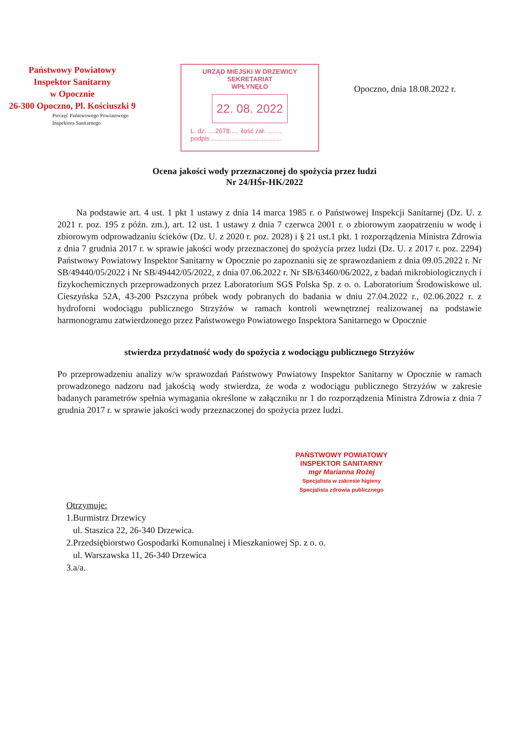Państwowy Powiatowy
Inspektor Sanitarny
w Opocznie
26-300 Opoczno, Pl. Kościuszki 9
Pieczęć Państwowego Powiatowego
Inspektora Sanitarnego
URZĄD MIEJSKI W DRZEWICY
SEKRETARIAT
WPŁYNĘŁO
22. 08. 2022
L. dz. ....2678..... ilość zał. ........
podpis .......................................
Opoczno, dnia 18.08.2022 r.
Ocena jakości wody przeznaczonej do spożycia przez ludzi
Nr 24/HŚr-HK/2022
Na podstawie art. 4 ust. 1 pkt 1 ustawy z dnia 14 marca 1985 r. o Państwowej Inspekcji Sanitarnej (Dz. U. z 2021 r. poz. 195 z późn. zm.), art. 12 ust. 1 ustawy z dnia 7 czerwca 2001 r. o zbiorowym zaopatrzeniu w wodę i zbiorowym odprowadzaniu ścieków (Dz. U. z 2020 r. poz. 2028) i § 21 ust.1 pkt. 1 rozporządzenia Ministra Zdrowia z dnia 7 grudnia 2017 r. w sprawie jakości wody przeznaczonej do spożycia przez ludzi (Dz. U. z 2017 r. poz. 2294) Państwowy Powiatowy Inspektor Sanitarny w Opocznie po zapoznaniu się ze sprawozdaniem z dnia 09.05.2022 r. Nr SB/49440/05/2022 i Nr SB/49442/05/2022, z dnia 07.06.2022 r. Nr SB/63460/06/2022, z badań mikrobiologicznych i fizykochemicznych przeprowadzonych przez Laboratorium SGS Polska Sp. z o. o. Laboratorium Środowiskowe ul. Cieszyńska 52A, 43-200 Pszczyna próbek wody pobranych do badania w dniu 27.04.2022 r., 02.06.2022 r. z hydroforni wodociągu publicznego Strzyżów w ramach kontroli wewnętrznej realizowanej na podstawie harmonogramu zatwierdzonego przez Państwowego Powiatowego Inspektora Sanitarnego w Opocznie
stwierdza przydatność wody do spożycia z wodociągu publicznego Strzyżów
Po przeprowadzeniu analizy w/w sprawozdań Państwowy Powiatowy Inspektor Sanitarny w Opocznie w ramach prowadzonego nadzoru nad jakością wody stwierdza, że woda z wodociągu publicznego Strzyżów w zakresie badanych parametrów spełnia wymagania określone w załączniku nr 1 do rozporządzenia Ministra Zdrowia z dnia 7 grudnia 2017 r. w sprawie jakości wody przeznaczonej do spożycia przez ludzi.
PAŃSTWOWY POWIATOWY
INSPEKTOR SANITARNY
mgr Marianna Rożej
Specjalista w zakresie higieny
Specjalista zdrowia publicznego
Otrzymuje:
1.Burmistrz Drzewicy
ul. Staszica 22, 26-340 Drzewica.
2.Przedsiębiorstwo Gospodarki Komunalnej i Mieszkaniowej Sp. z o. o.
ul. Warszawska 11, 26-340 Drzewica
3.a/a.